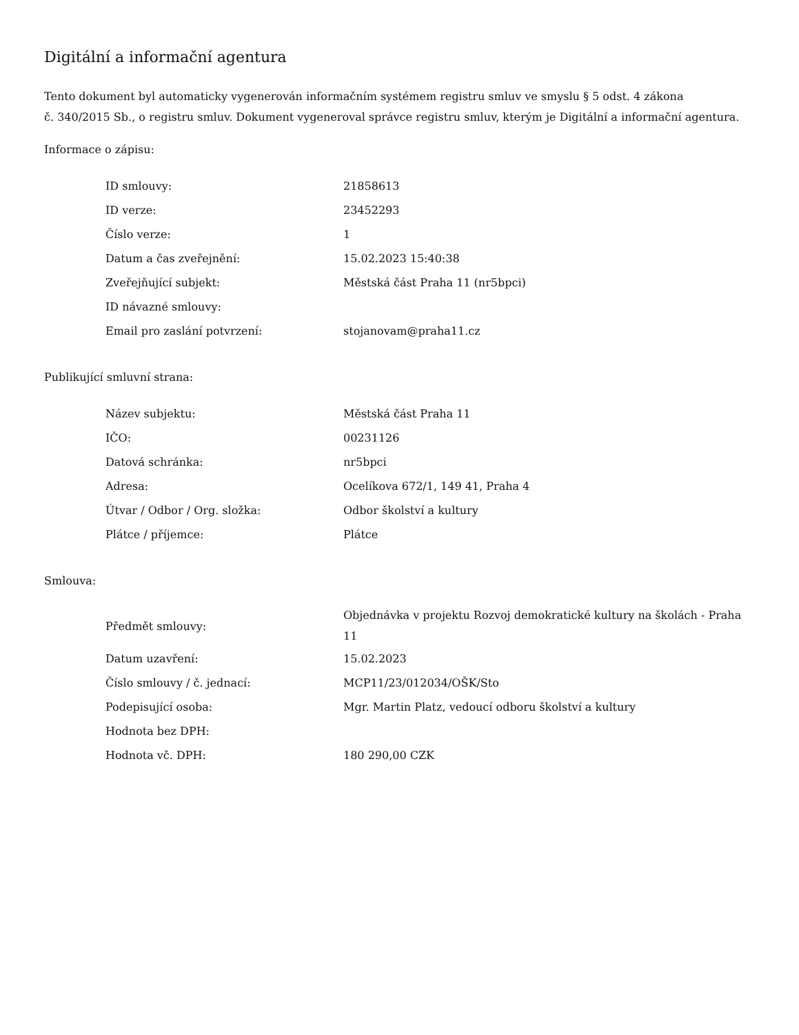Digitální a informační agentura
Tento dokument byl automaticky vygenerován informačním systémem registru smluv ve smyslu § 5 odst. 4 zákona
č. 340/2015 Sb., o registru smluv. Dokument vygeneroval správce registru smluv, kterým je Digitální a informační agentura.
Informace o zápisu:
| ID smlouvy: | 21858613 |
| ID verze: | 23452293 |
| Číslo verze: | 1 |
| Datum a čas zveřejnění: | 15.02.2023 15:40:38 |
| Zveřejňující subjekt: | Městská část Praha 11 (nr5bpci) |
| ID návazné smlouvy: | |
| Email pro zaslání potvrzení: | stojanovam@praha11.cz |
Publikující smluvní strana:
| Název subjektu: | Městská část Praha 11 |
| IČO: | 00231126 |
| Datová schránka: | nr5bpci |
| Adresa: | Ocelíkova 672/1, 149 41, Praha 4 |
| Útvar / Odbor / Org. složka: | Odbor školství a kultury |
| Plátce / příjemce: | Plátce |
Smlouva:
| Předmět smlouvy: | Objednávka v projektu Rozvoj demokratické kultury na školách - Praha 11 |
| Datum uzavření: | 15.02.2023 |
| Číslo smlouvy / č. jednací: | MCP11/23/012034/OŠK/Sto |
| Podepisující osoba: | Mgr. Martin Platz, vedoucí odboru školství a kultury |
| Hodnota bez DPH: | |
| Hodnota vč. DPH: | 180 290,00 CZK |